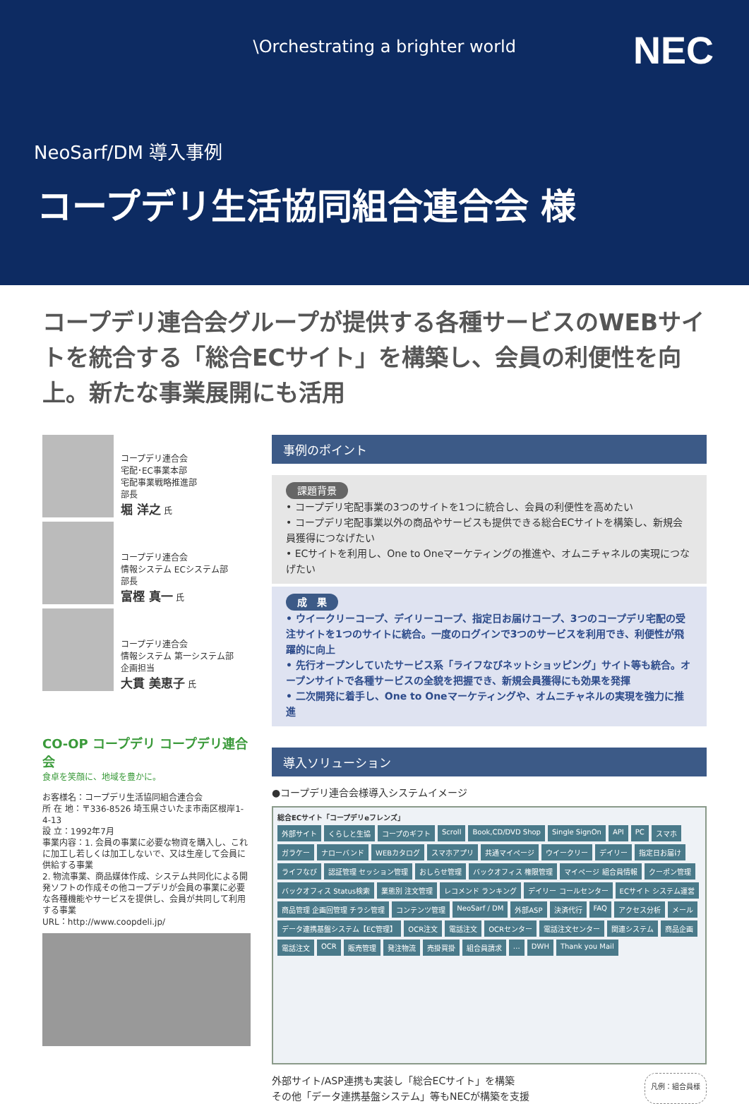\Orchestrating a brighter world
NEC
NeoSarf/DM 導入事例
コープデリ生活協同組合連合会 様
コープデリ連合会グループが提供する各種サービスのWEBサイトを統合する「総合ECサイト」を構築し、会員の利便性を向上。新たな事業展開にも活用
コープデリ連合会
宅配･EC事業本部
宅配事業戦略推進部
部長
堀 洋之 氏
コープデリ連合会
情報システム ECシステム部
部長
富樫 真一 氏
コープデリ連合会
情報システム 第一システム部
企画担当
大貫 美恵子 氏
CO-OP コープデリ コープデリ連合会
食卓を笑顔に、地域を豊かに。
お客様名：コープデリ生活協同組合連合会
所 在 地：〒336-8526 埼玉県さいたま市南区根岸1-4-13
設 立：1992年7月
事業内容：1. 会員の事業に必要な物資を購入し、これに加工し若しくは加工しないで、又は生産して会員に供給する事業
2. 物流事業、商品媒体作成、システム共同化による開発ソフトの作成その他コープデリが会員の事業に必要な各種機能やサービスを提供し、会員が共同して利用する事業
URL：http://www.coopdeli.jp/
事例のポイント
課題背景
• コープデリ宅配事業の3つのサイトを1つに統合し、会員の利便性を高めたい
• コープデリ宅配事業以外の商品やサービスも提供できる総合ECサイトを構築し、新規会員獲得につなげたい
• ECサイトを利用し、One to Oneマーケティングの推進や、オムニチャネルの実現につなげたい
成　果
• ウイークリーコープ、デイリーコープ、指定日お届けコープ、3つのコープデリ宅配の受注サイトを1つのサイトに統合。一度のログインで3つのサービスを利用でき、利便性が飛躍的に向上
• 先行オープンしていたサービス系「ライフなびネットショッピング」サイト等も統合。オープンサイトで各種サービスの全貌を把握でき、新規会員獲得にも効果を発揮
• 二次開発に着手し、One to Oneマーケティングや、オムニチャネルの実現を強力に推進
導入ソリューション
●コープデリ連合会様導入システムイメージ
総合ECサイト「コープデリeフレンズ」 外部サイト くらしと生協 コープのギフト Scroll Book,CD/DVD Shop Single SignOn API PC スマホ ガラケー ナローバンド WEBカタログ スマホアプリ 共通マイページ ウイークリー デイリー 指定日お届け ライフなび 認証管理 セッション管理 おしらせ管理 バックオフィス 権限管理 マイページ 組合員情報 クーポン管理 バックオフィス Status検索 業態別 注文管理 レコメンド ランキング デイリー コールセンター ECサイト システム運営 商品管理 企画回管理 チラシ管理 コンテンツ管理 NeoSarf / DM 外部ASP 決済代行 FAQ アクセス分析 メール データ連携基盤システム【EC管理】 OCR注文 電話注文 OCRセンター 電話注文センター 関連システム 商品企画 電話注文 OCR 販売管理 発注物流 売掛買掛 組合員請求 … DWH Thank you Mail
外部サイト/ASP連携も実装し「総合ECサイト」を構築
その他「データ連携基盤システム」等もNECが構築を支援
凡例：組合員様